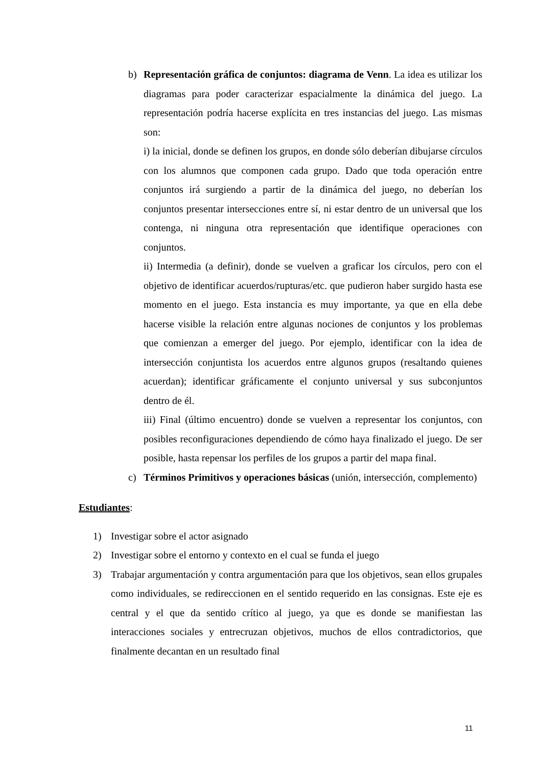b) Representación gráfica de conjuntos: diagrama de Venn. La idea es utilizar los diagramas para poder caracterizar espacialmente la dinámica del juego. La representación podría hacerse explícita en tres instancias del juego. Las mismas son:
i) la inicial, donde se definen los grupos, en donde sólo deberían dibujarse círculos con los alumnos que componen cada grupo. Dado que toda operación entre conjuntos irá surgiendo a partir de la dinámica del juego, no deberían los conjuntos presentar intersecciones entre sí, ni estar dentro de un universal que los contenga, ni ninguna otra representación que identifique operaciones con conjuntos.
ii) Intermedia (a definir), donde se vuelven a graficar los círculos, pero con el objetivo de identificar acuerdos/rupturas/etc. que pudieron haber surgido hasta ese momento en el juego. Esta instancia es muy importante, ya que en ella debe hacerse visible la relación entre algunas nociones de conjuntos y los problemas que comienzan a emerger del juego. Por ejemplo, identificar con la idea de intersección conjuntista los acuerdos entre algunos grupos (resaltando quienes acuerdan); identificar gráficamente el conjunto universal y sus subconjuntos dentro de él.
iii) Final (último encuentro) donde se vuelven a representar los conjuntos, con posibles reconfiguraciones dependiendo de cómo haya finalizado el juego. De ser posible, hasta repensar los perfiles de los grupos a partir del mapa final.
c) Términos Primitivos y operaciones básicas (unión, intersección, complemento)
Estudiantes:
1) Investigar sobre el actor asignado
2) Investigar sobre el entorno y contexto en el cual se funda el juego
3) Trabajar argumentación y contra argumentación para que los objetivos, sean ellos grupales como individuales, se redireccionen en el sentido requerido en las consignas. Este eje es central y el que da sentido crítico al juego, ya que es donde se manifiestan las interacciones sociales y entrecruzan objetivos, muchos de ellos contradictorios, que finalmente decantan en un resultado final
11